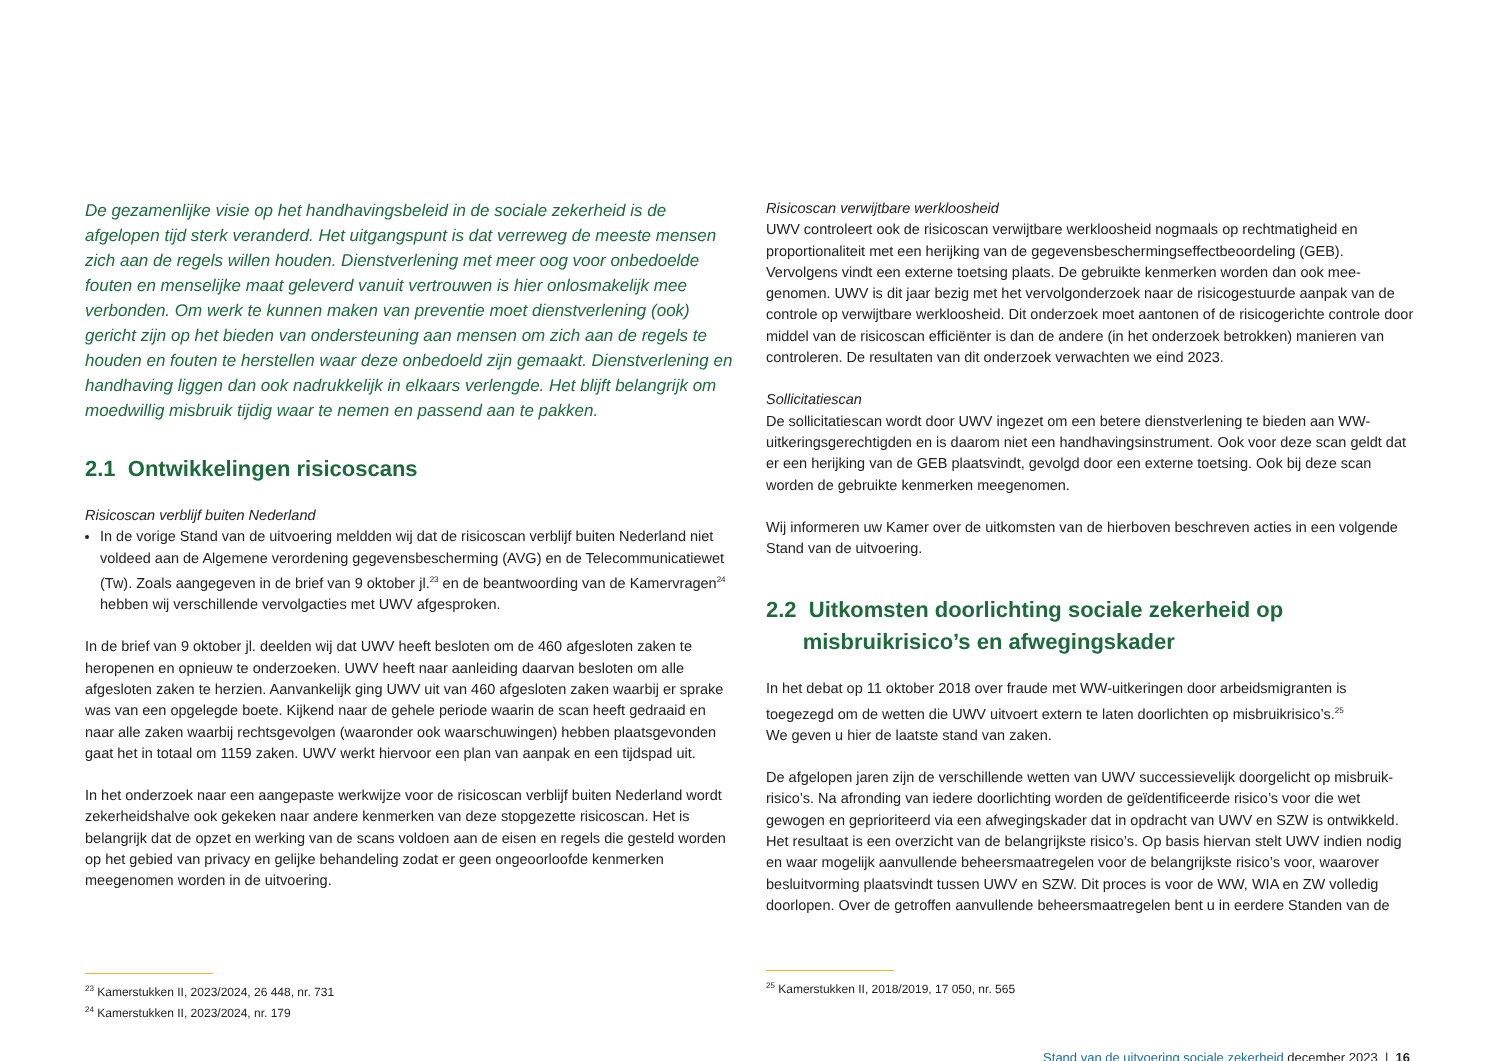De gezamenlijke visie op het handhavingsbeleid in de sociale zekerheid is de afgelopen tijd sterk veranderd. Het uitgangspunt is dat verreweg de meeste mensen zich aan de regels willen houden. Dienstverlening met meer oog voor onbedoelde fouten en menselijke maat geleverd vanuit vertrouwen is hier onlosmakelijk mee verbonden. Om werk te kunnen maken van preventie moet dienstverlening (ook) gericht zijn op het bieden van ondersteuning aan mensen om zich aan de regels te houden en fouten te herstellen waar deze onbedoeld zijn gemaakt. Dienstverlening en handhaving liggen dan ook nadrukkelijk in elkaars verlengde. Het blijft belangrijk om moedwillig misbruik tijdig waar te nemen en passend aan te pakken.
2.1 Ontwikkelingen risicoscans
Risicoscan verblijf buiten Nederland
In de vorige Stand van de uitvoering meldden wij dat de risicoscan verblijf buiten Nederland niet voldeed aan de Algemene verordening gegevensbescherming (AVG) en de Telecommunicatiewet (Tw). Zoals aangegeven in de brief van 9 oktober jl.<sup>23</sup> en de beantwoording van de Kamervragen<sup>24</sup> hebben wij verschillende vervolgacties met UWV afgesproken.
In de brief van 9 oktober jl. deelden wij dat UWV heeft besloten om de 460 afgesloten zaken te heropenen en opnieuw te onderzoeken. UWV heeft naar aanleiding daarvan besloten om alle afgesloten zaken te herzien. Aanvankelijk ging UWV uit van 460 afgesloten zaken waarbij er sprake was van een opgelegde boete. Kijkend naar de gehele periode waarin de scan heeft gedraaid en naar alle zaken waarbij rechtsgevolgen (waaronder ook waarschuwingen) hebben plaatsgevonden gaat het in totaal om 1159 zaken. UWV werkt hiervoor een plan van aanpak en een tijdspad uit.
In het onderzoek naar een aangepaste werkwijze voor de risicoscan verblijf buiten Nederland wordt zekerheidshalve ook gekeken naar andere kenmerken van deze stopgezette risicoscan. Het is belangrijk dat de opzet en werking van de scans voldoen aan de eisen en regels die gesteld worden op het gebied van privacy en gelijke behandeling zodat er geen ongeoorloofde kenmerken meegenomen worden in de uitvoering.
<sup>23</sup> Kamerstukken II, 2023/2024, 26 448, nr. 731
<sup>24</sup> Kamerstukken II, 2023/2024, nr. 179
Risicoscan verwijtbare werkloosheid
UWV controleert ook de risicoscan verwijtbare werkloosheid nogmaals op rechtmatigheid en proportionaliteit met een herijking van de gegevensbeschermingseffectbeoordeling (GEB). Vervolgens vindt een externe toetsing plaats. De gebruikte kenmerken worden dan ook mee-genomen. UWV is dit jaar bezig met het vervolgonderzoek naar de risicogestuurde aanpak van de controle op verwijtbare werkloosheid. Dit onderzoek moet aantonen of de risicogerichte controle door middel van de risicoscan efficiënter is dan de andere (in het onderzoek betrokken) manieren van controleren. De resultaten van dit onderzoek verwachten we eind 2023.
Sollicitatiescan
De sollicitatiescan wordt door UWV ingezet om een betere dienstverlening te bieden aan WW-uitkeringsgerechtigden en is daarom niet een handhavingsinstrument. Ook voor deze scan geldt dat er een herijking van de GEB plaatsvindt, gevolgd door een externe toetsing. Ook bij deze scan worden de gebruikte kenmerken meegenomen.
Wij informeren uw Kamer over de uitkomsten van de hierboven beschreven acties in een volgende Stand van de uitvoering.
2.2 Uitkomsten doorlichting sociale zekerheid op
misbruikrisico’s en afwegingskader
In het debat op 11 oktober 2018 over fraude met WW-uitkeringen door arbeidsmigranten is toegezegd om de wetten die UWV uitvoert extern te laten doorlichten op misbruikrisico’s.<sup>25</sup>
We geven u hier de laatste stand van zaken.
De afgelopen jaren zijn de verschillende wetten van UWV successievelijk doorgelicht op misbruik-risico’s. Na afronding van iedere doorlichting worden de geïdentificeerde risico’s voor die wet gewogen en geprioriteerd via een afwegingskader dat in opdracht van UWV en SZW is ontwikkeld. Het resultaat is een overzicht van de belangrijkste risico’s. Op basis hiervan stelt UWV indien nodig en waar mogelijk aanvullende beheersmaatregelen voor de belangrijkste risico’s voor, waarover besluitvorming plaatsvindt tussen UWV en SZW. Dit proces is voor de WW, WIA en ZW volledig doorlopen. Over de getroffen aanvullende beheersmaatregelen bent u in eerdere Standen van de
<sup>25</sup> Kamerstukken II, 2018/2019, 17 050, nr. 565
Stand van de uitvoering sociale zekerheid december 2023 | 16